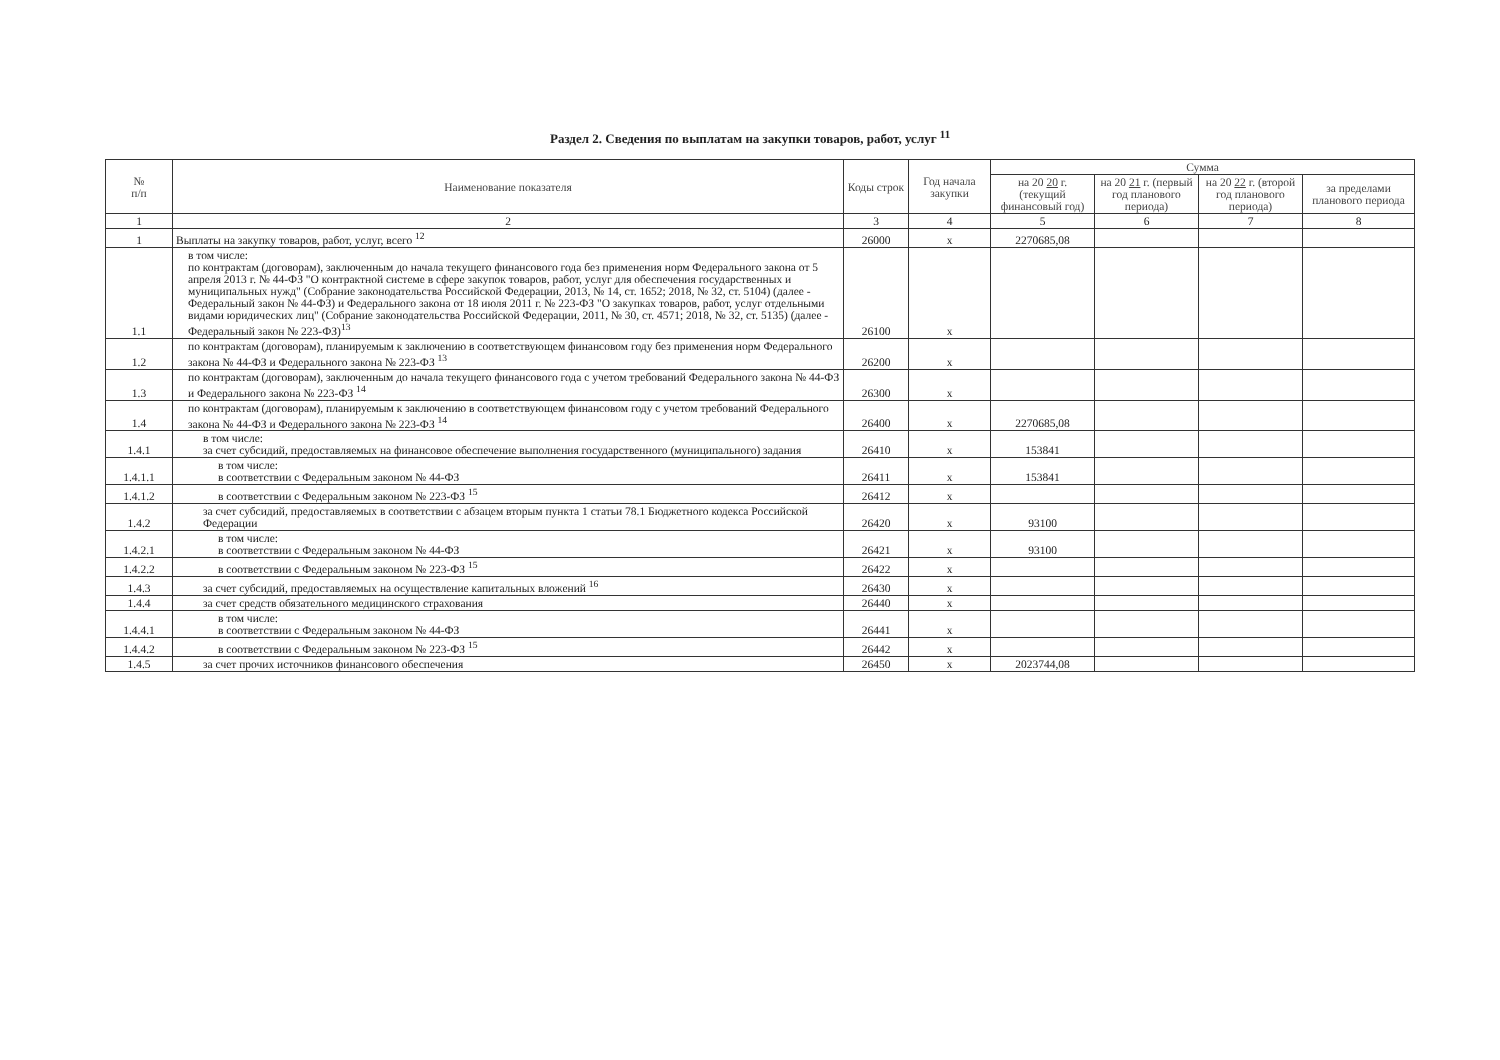Раздел 2. Сведения по выплатам на закупки товаров, работ, услуг <sup>11</sup>
| № п/п | Наименование показателя | Коды строк | Год начала закупки | Сумма | | | |
| --- | --- | --- | --- | --- | --- | --- | --- |
| | | | | на 20 20 г. (текущий финансовый год) | на 20 21 г. (первый год планового периода) | на 20 22 г. (второй год планового периода) | за пределами планового периода |
| 1 | 2 | 3 | 4 | 5 | 6 | 7 | 8 |
| 1 | Выплаты на закупку товаров, работ, услуг, всего <sup>12</sup> | 26000 | x | 2270685,08 | | | |
| 1.1 | в том числе: по контрактам (договорам), заключенным до начала текущего финансового года без применения норм Федерального закона от 5 апреля 2013 г. № 44-ФЗ "О контрактной системе в сфере закупок товаров, работ, услуг для обеспечения государственных и муниципальных нужд" (Собрание законодательства Российской Федерации, 2013, № 14, ст. 1652; 2018, № 32, ст. 5104) (далее - Федеральный закон № 44-ФЗ) и Федерального закона от 18 июля 2011 г. № 223-ФЗ "О закупках товаров, работ, услуг отдельными видами юридических лиц" (Собрание законодательства Российской Федерации, 2011, № 30, ст. 4571; 2018, № 32, ст. 5135) (далее - Федеральный закон № 223-ФЗ)<sup>13</sup> | 26100 | x | | | | |
| 1.2 | по контрактам (договорам), планируемым к заключению в соответствующем финансовом году без применения норм Федерального закона № 44-ФЗ и Федерального закона № 223-ФЗ <sup>13</sup> | 26200 | x | | | | |
| 1.3 | по контрактам (договорам), заключенным до начала текущего финансового года с учетом требований Федерального закона № 44-ФЗ и Федерального закона № 223-ФЗ <sup>14</sup> | 26300 | x | | | | |
| 1.4 | по контрактам (договорам), планируемым к заключению в соответствующем финансовом году с учетом требований Федерального закона № 44-ФЗ и Федерального закона № 223-ФЗ <sup>14</sup> | 26400 | x | 2270685,08 | | | |
| 1.4.1 | в том числе: за счет субсидий, предоставляемых на финансовое обеспечение выполнения государственного (муниципального) задания | 26410 | x | 153841 | | | |
| 1.4.1.1 | в том числе: в соответствии с Федеральным законом № 44-ФЗ | 26411 | x | 153841 | | | |
| 1.4.1.2 | в соответствии с Федеральным законом № 223-ФЗ <sup>15</sup> | 26412 | x | | | | |
| 1.4.2 | за счет субсидий, предоставляемых в соответствии с абзацем вторым пункта 1 статьи 78.1 Бюджетного кодекса Российской Федерации | 26420 | x | 93100 | | | |
| 1.4.2.1 | в том числе: в соответствии с Федеральным законом № 44-ФЗ | 26421 | x | 93100 | | | |
| 1.4.2.2 | в соответствии с Федеральным законом № 223-ФЗ <sup>15</sup> | 26422 | x | | | | |
| 1.4.3 | за счет субсидий, предоставляемых на осуществление капитальных вложений <sup>16</sup> | 26430 | x | | | | |
| 1.4.4 | за счет средств обязательного медицинского страхования | 26440 | x | | | | |
| 1.4.4.1 | в том числе: в соответствии с Федеральным законом № 44-ФЗ | 26441 | x | | | | |
| 1.4.4.2 | в соответствии с Федеральным законом № 223-ФЗ <sup>15</sup> | 26442 | x | | | | |
| 1.4.5 | за счет прочих источников финансового обеспечения | 26450 | x | 2023744,08 | | | |